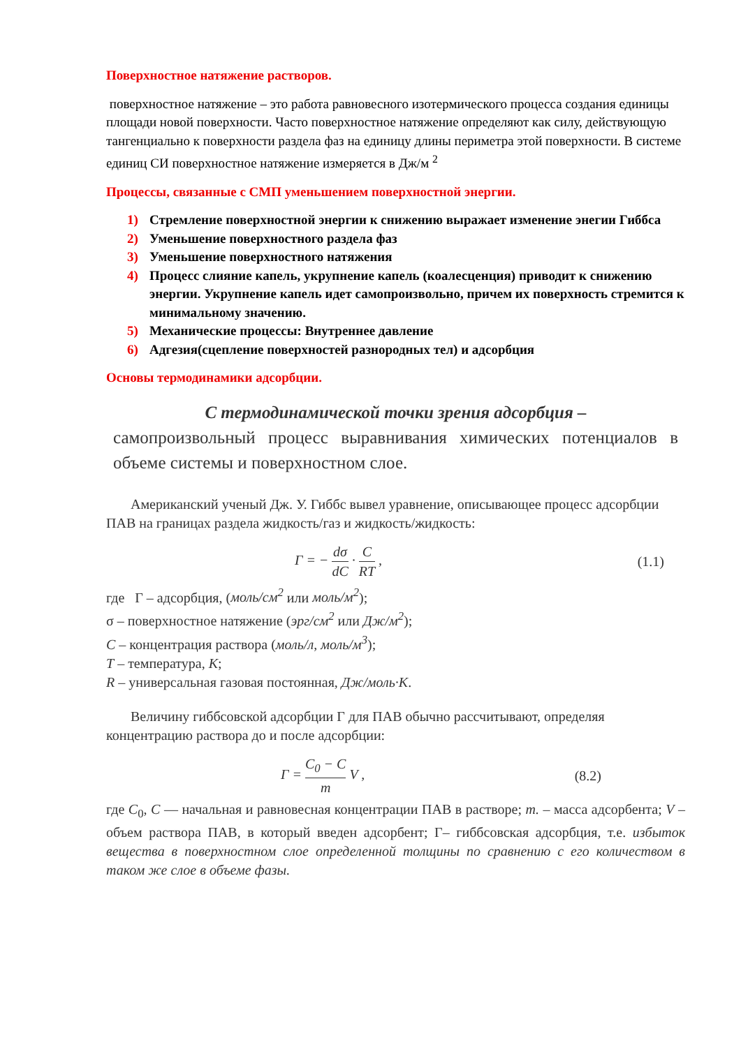Поверхностное натяжение растворов.
поверхностное натяжение – это работа равновесного изотермического процесса создания единицы площади новой поверхности. Часто поверхностное натяжение определяют как силу, действующую тангенциально к поверхности раздела фаз на единицу длины периметра этой поверхности. В системе единиц СИ поверхностное натяжение измеряется в Дж/м <sup>2</sup>
Процессы, связанные с СМП уменьшением поверхностной энергии.
1) Стремление поверхностной энергии к снижению выражает изменение энегии Гиббса
2) Уменьшение поверхностного раздела фаз
3) Уменьшение поверхностного натяжения
4) Процесс слияние капель, укрупнение капель (коалесценция) приводит к снижению энергии. Укрупнение капель идет самопроизвольно, причем их поверхность стремится к минимальному значению.
5) Механические процессы: Внутреннее давление
6) Адгезия(сцепление поверхностей разнородных тел) и адсорбция
Основы термодинамики адсорбции.
С термодинамической точки зрения адсорбция –
самопроизвольный процесс выравнивания химических потенциалов в объеме системы и поверхностном слое.
Американский ученый Дж. У. Гиббс вывел уравнение, описывающее процесс адсорбции ПАВ на границах раздела жидкость/газ и жидкость/жидкость:
Г = −
dσ
dC
·
C
RT
,
(1.1)
где Г – адсорбция, (моль/см<sup>2</sup> или моль/м<sup>2</sup>);
σ – поверхностное натяжение (эрг/см<sup>2</sup> или Дж/м<sup>2</sup>);
C – концентрация раствора (моль/л, моль/м<sup>3</sup>);
T – температура, K;
R – универсальная газовая постоянная, Дж/моль·К.
Величину гиббсовской адсорбции Г для ПАВ обычно рассчитывают, определяя концентрацию раствора до и после адсорбции:
Г =
C<sub>0</sub> − C
m
V ,
(8.2)
где C<sub>0</sub>, C — начальная и равновесная концентрации ПАВ в растворе; m. – масса адсорбента; V – объем раствора ПАВ, в который введен адсорбент; Г– гиббсовская адсорбция, т.е. избыток вещества в поверхностном слое определенной толщины по сравнению с его количеством в таком же слое в объеме фазы.